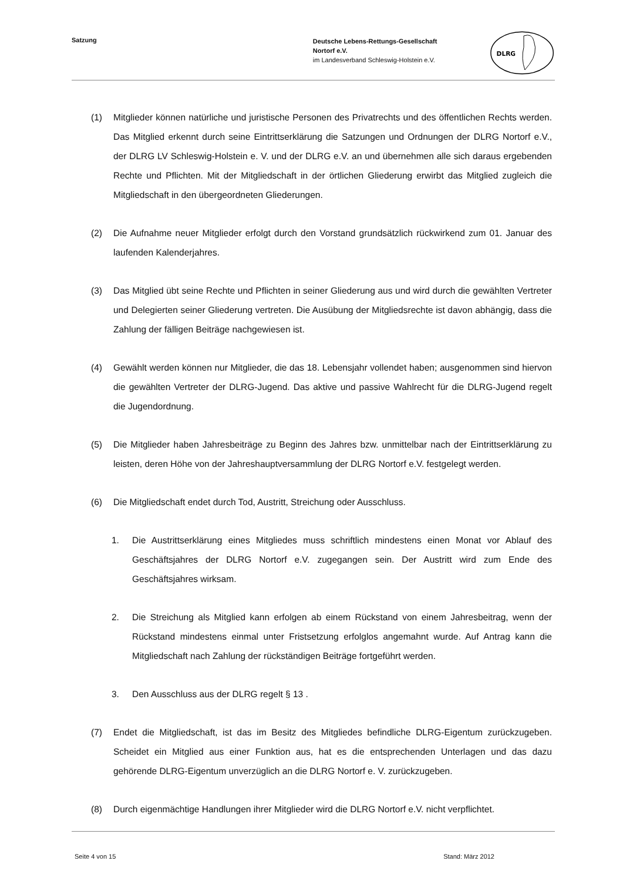Satzung
Deutsche Lebens-Rettungs-Gesellschaft
Nortorf e.V.
im Landesverband Schleswig-Holstein e.V.
DLRG
(1) Mitglieder können natürliche und juristische Personen des Privatrechts und des öffentlichen Rechts werden. Das Mitglied erkennt durch seine Eintrittserklärung die Satzungen und Ordnungen der DLRG Nortorf e.V., der DLRG LV Schleswig-Holstein e. V. und der DLRG e.V. an und übernehmen alle sich daraus ergebenden Rechte und Pflichten. Mit der Mitgliedschaft in der örtlichen Gliederung erwirbt das Mitglied zugleich die Mitgliedschaft in den übergeordneten Gliederungen.
(2) Die Aufnahme neuer Mitglieder erfolgt durch den Vorstand grundsätzlich rückwirkend zum 01. Januar des laufenden Kalenderjahres.
(3) Das Mitglied übt seine Rechte und Pflichten in seiner Gliederung aus und wird durch die gewählten Vertreter und Delegierten seiner Gliederung vertreten. Die Ausübung der Mitgliedsrechte ist davon abhängig, dass die Zahlung der fälligen Beiträge nachgewiesen ist.
(4) Gewählt werden können nur Mitglieder, die das 18. Lebensjahr vollendet haben; ausgenommen sind hiervon die gewählten Vertreter der DLRG-Jugend. Das aktive und passive Wahlrecht für die DLRG-Jugend regelt die Jugendordnung.
(5) Die Mitglieder haben Jahresbeiträge zu Beginn des Jahres bzw. unmittelbar nach der Eintrittserklärung zu leisten, deren Höhe von der Jahreshauptversammlung der DLRG Nortorf e.V. festgelegt werden.
(6) Die Mitgliedschaft endet durch Tod, Austritt, Streichung oder Ausschluss.
1. Die Austrittserklärung eines Mitgliedes muss schriftlich mindestens einen Monat vor Ablauf des Geschäftsjahres der DLRG Nortorf e.V. zugegangen sein. Der Austritt wird zum Ende des Geschäftsjahres wirksam.
2. Die Streichung als Mitglied kann erfolgen ab einem Rückstand von einem Jahresbeitrag, wenn der Rückstand mindestens einmal unter Fristsetzung erfolglos angemahnt wurde. Auf Antrag kann die Mitgliedschaft nach Zahlung der rückständigen Beiträge fortgeführt werden.
3. Den Ausschluss aus der DLRG regelt § 13 .
(7) Endet die Mitgliedschaft, ist das im Besitz des Mitgliedes befindliche DLRG-Eigentum zurückzugeben. Scheidet ein Mitglied aus einer Funktion aus, hat es die entsprechenden Unterlagen und das dazu gehörende DLRG-Eigentum unverzüglich an die DLRG Nortorf e. V. zurückzugeben.
(8) Durch eigenmächtige Handlungen ihrer Mitglieder wird die DLRG Nortorf e.V. nicht verpflichtet.
Seite 4 von 15 Stand: März 2012